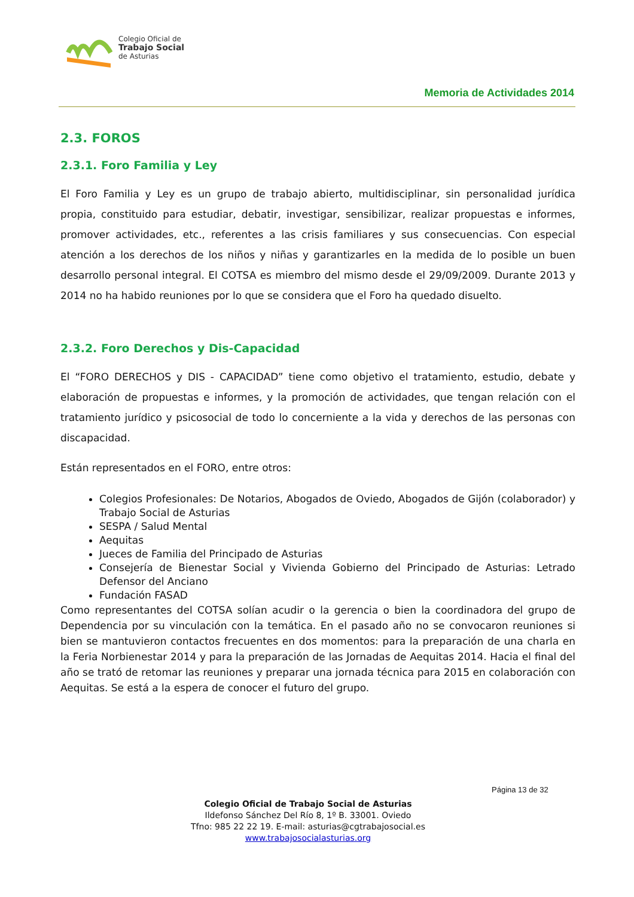Colegio Oficial de
Trabajo Social
de Asturias
Memoria de Actividades 2014
2.3. FOROS
2.3.1. Foro Familia y Ley
El Foro Familia y Ley es un grupo de trabajo abierto, multidisciplinar, sin personalidad jurídica propia, constituido para estudiar, debatir, investigar, sensibilizar, realizar propuestas e informes, promover actividades, etc., referentes a las crisis familiares y sus consecuencias. Con especial atención a los derechos de los niños y niñas y garantizarles en la medida de lo posible un buen desarrollo personal integral. El COTSA es miembro del mismo desde el 29/09/2009. Durante 2013 y 2014 no ha habido reuniones por lo que se considera que el Foro ha quedado disuelto.
2.3.2. Foro Derechos y Dis-Capacidad
El “FORO DERECHOS y DIS - CAPACIDAD” tiene como objetivo el tratamiento, estudio, debate y elaboración de propuestas e informes, y la promoción de actividades, que tengan relación con el tratamiento jurídico y psicosocial de todo lo concerniente a la vida y derechos de las personas con discapacidad.
Están representados en el FORO, entre otros:
Colegios Profesionales: De Notarios, Abogados de Oviedo, Abogados de Gijón (colaborador) y Trabajo Social de Asturias
SESPA / Salud Mental
Aequitas
Jueces de Familia del Principado de Asturias
Consejería de Bienestar Social y Vivienda Gobierno del Principado de Asturias: Letrado Defensor del Anciano
Fundación FASAD
Como representantes del COTSA solían acudir o la gerencia o bien la coordinadora del grupo de Dependencia por su vinculación con la temática. En el pasado año no se convocaron reuniones si bien se mantuvieron contactos frecuentes en dos momentos: para la preparación de una charla en la Feria Norbienestar 2014 y para la preparación de las Jornadas de Aequitas 2014. Hacia el final del año se trató de retomar las reuniones y preparar una jornada técnica para 2015 en colaboración con Aequitas. Se está a la espera de conocer el futuro del grupo.
Página 13 de 32
Colegio Oficial de Trabajo Social de Asturias
Ildefonso Sánchez Del Río 8, 1º B. 33001. Oviedo
Tfno: 985 22 22 19. E-mail: asturias@cgtrabajosocial.es
www.trabajosocialasturias.org